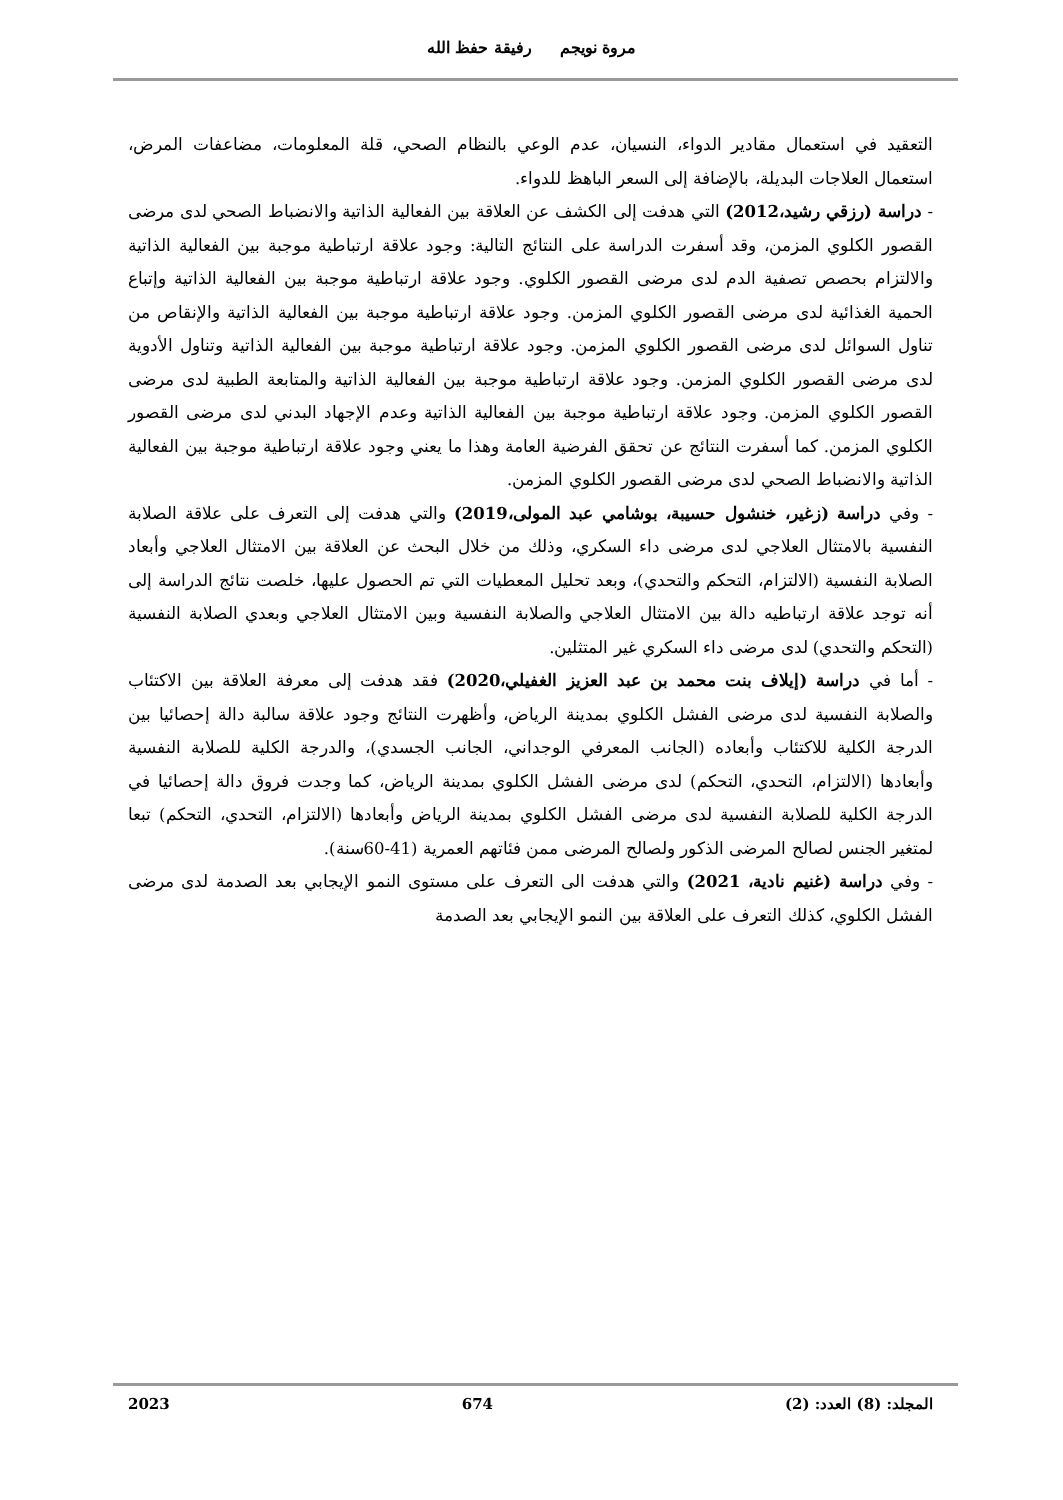مروة نويجم رفيقة حفظ الله
التعقيد في استعمال مقادير الدواء، النسيان، عدم الوعي بالنظام الصحي، قلة المعلومات، مضاعفات المرض، استعمال العلاجات البديلة، بالإضافة إلى السعر الباهظ للدواء.
- دراسة (رزقي رشيد،2012) التي هدفت إلى الكشف عن العلاقة بين الفعالية الذاتية والانضباط الصحي لدى مرضى القصور الكلوي المزمن، وقد أسفرت الدراسة على النتائج التالية: وجود علاقة ارتباطية موجبة بين الفعالية الذاتية والالتزام بحصص تصفية الدم لدى مرضى القصور الكلوي. وجود علاقة ارتباطية موجبة بين الفعالية الذاتية وإتباع الحمية الغذائية لدى مرضى القصور الكلوي المزمن. وجود علاقة ارتباطية موجبة بين الفعالية الذاتية والإنقاص من تناول السوائل لدى مرضى القصور الكلوي المزمن. وجود علاقة ارتباطية موجبة بين الفعالية الذاتية وتناول الأدوية لدى مرضى القصور الكلوي المزمن. وجود علاقة ارتباطية موجبة بين الفعالية الذاتية والمتابعة الطبية لدى مرضى القصور الكلوي المزمن. وجود علاقة ارتباطية موجبة بين الفعالية الذاتية وعدم الإجهاد البدني لدى مرضى القصور الكلوي المزمن. كما أسفرت النتائج عن تحقق الفرضية العامة وهذا ما يعني وجود علاقة ارتباطية موجبة بين الفعالية الذاتية والانضباط الصحي لدى مرضى القصور الكلوي المزمن.
- وفي دراسة (زغير، خنشول حسيبة، بوشامي عبد المولى،2019) والتي هدفت إلى التعرف على علاقة الصلابة النفسية بالامتثال العلاجي لدى مرضى داء السكري، وذلك من خلال البحث عن العلاقة بين الامتثال العلاجي وأبعاد الصلابة النفسية (الالتزام، التحكم والتحدي)، وبعد تحليل المعطيات التي تم الحصول عليها، خلصت نتائج الدراسة إلى أنه توجد علاقة ارتباطيه دالة بين الامتثال العلاجي والصلابة النفسية وبين الامتثال العلاجي وبعدي الصلابة النفسية (التحكم والتحدي) لدى مرضى داء السكري غير المتثلين.
- أما في دراسة (إيلاف بنت محمد بن عبد العزيز الغفيلي،2020) فقد هدفت إلى معرفة العلاقة بين الاكتئاب والصلابة النفسية لدى مرضى الفشل الكلوي بمدينة الرياض، وأظهرت النتائج وجود علاقة سالبة دالة إحصائيا بين الدرجة الكلية للاكتئاب وأبعاده (الجانب المعرفي الوجداني، الجانب الجسدي)، والدرجة الكلية للصلابة النفسية وأبعادها (الالتزام، التحدي، التحكم) لدى مرضى الفشل الكلوي بمدينة الرياض، كما وجدت فروق دالة إحصائيا في الدرجة الكلية للصلابة النفسية لدى مرضى الفشل الكلوي بمدينة الرياض وأبعادها (الالتزام، التحدي، التحكم) تبعا لمتغير الجنس لصالح المرضى الذكور ولصالح المرضى ممن فئاتهم العمرية (41-60سنة).
- وفي دراسة (غنيم نادية، 2021) والتي هدفت الى التعرف على مستوى النمو الإيجابي بعد الصدمة لدى مرضى الفشل الكلوي، كذلك التعرف على العلاقة بين النمو الإيجابي بعد الصدمة
المجلد: (8) العدد: (2) 674 2023